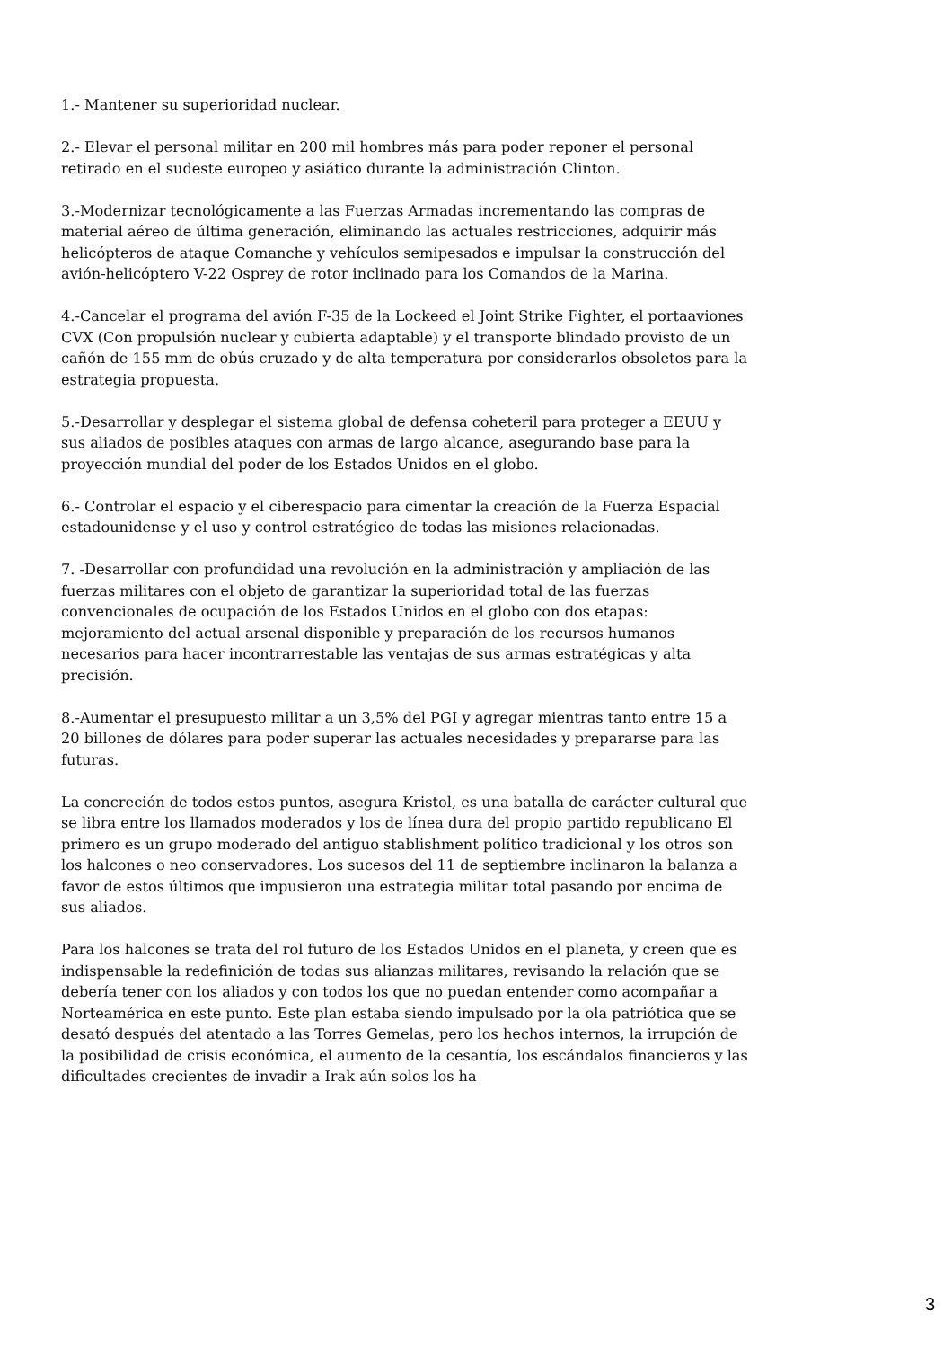1.- Mantener su superioridad nuclear.
2.- Elevar el personal militar en 200 mil hombres más para poder reponer el personal retirado en el sudeste europeo y asiático durante la administración Clinton.
3.-Modernizar tecnológicamente a las Fuerzas Armadas incrementando las compras de material aéreo de última generación, eliminando las actuales restricciones, adquirir más helicópteros de ataque Comanche y vehículos semipesados e impulsar la construcción del avión-helicóptero V-22 Osprey de rotor inclinado para los Comandos de la Marina.
4.-Cancelar el programa del avión F-35 de la Lockeed el Joint Strike Fighter, el portaaviones CVX (Con propulsión nuclear y cubierta adaptable) y el transporte blindado provisto de un cañón de 155 mm de obús cruzado y de alta temperatura por considerarlos obsoletos para la estrategia propuesta.
5.-Desarrollar y desplegar el sistema global de defensa coheteril para proteger a EEUU y sus aliados de posibles ataques con armas de largo alcance, asegurando base para la proyección mundial del poder de los Estados Unidos en el globo.
6.- Controlar el espacio y el ciberespacio para cimentar la creación de la Fuerza Espacial estadounidense y el uso y control estratégico de todas las misiones relacionadas.
7. -Desarrollar con profundidad una revolución en la administración y ampliación de las fuerzas militares con el objeto de garantizar la superioridad total de las fuerzas convencionales de ocupación de los Estados Unidos en el globo con dos etapas: mejoramiento del actual arsenal disponible y preparación de los recursos humanos necesarios para hacer incontrarrestable las ventajas de sus armas estratégicas y alta precisión.
8.-Aumentar el presupuesto militar a un 3,5% del PGI y agregar mientras tanto entre 15 a 20 billones de dólares para poder superar las actuales necesidades y prepararse para las futuras.
La concreción de todos estos puntos, asegura Kristol, es una batalla de carácter cultural que se libra entre los llamados moderados y los de línea dura del propio partido republicano El primero es un grupo moderado del antiguo stablishment político tradicional y los otros son los halcones o neo conservadores. Los sucesos del 11 de septiembre inclinaron la balanza a favor de estos últimos que impusieron una estrategia militar total pasando por encima de sus aliados.
Para los halcones se trata del rol futuro de los Estados Unidos en el planeta, y creen que es indispensable la redefinición de todas sus alianzas militares, revisando la relación que se debería tener con los aliados y con todos los que no puedan entender como acompañar a Norteamérica en este punto. Este plan estaba siendo impulsado por la ola patriótica que se desató después del atentado a las Torres Gemelas, pero los hechos internos, la irrupción de la posibilidad de crisis económica, el aumento de la cesantía, los escándalos financieros y las dificultades crecientes de invadir a Irak aún solos los ha
3